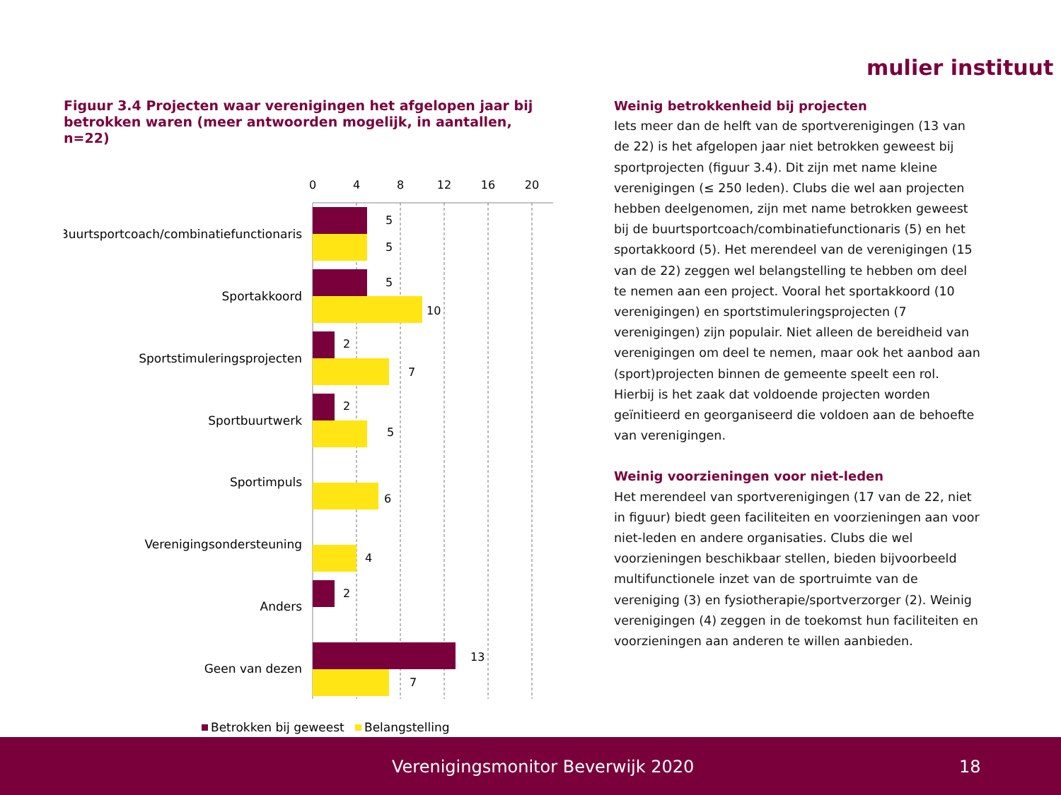mulier instituut
Figuur 3.4 Projecten waar verenigingen het afgelopen jaar bij betrokken waren (meer antwoorden mogelijk, in aantallen, n=22)
0
4
8
12
16
20
Buurtsportcoach/combinatiefunctionaris
Sportakkoord
Sportstimuleringsprojecten
Sportbuurtwerk
Sportimpuls
Verenigingsondersteuning
Anders
Geen van dezen
5
5
5
10
2
7
2
5
6
4
2
13
7
Betrokken bij geweest
Belangstelling
Weinig betrokkenheid bij projecten
Iets meer dan de helft van de sportverenigingen (13 van de 22) is het afgelopen jaar niet betrokken geweest bij sportprojecten (figuur 3.4). Dit zijn met name kleine verenigingen (≤ 250 leden). Clubs die wel aan projecten hebben deelgenomen, zijn met name betrokken geweest bij de buurtsportcoach/combinatiefunctionaris (5) en het sportakkoord (5). Het merendeel van de verenigingen (15 van de 22) zeggen wel belangstelling te hebben om deel te nemen aan een project. Vooral het sportakkoord (10 verenigingen) en sportstimuleringsprojecten (7 verenigingen) zijn populair. Niet alleen de bereidheid van verenigingen om deel te nemen, maar ook het aanbod aan (sport)projecten binnen de gemeente speelt een rol. Hierbij is het zaak dat voldoende projecten worden geïnitieerd en georganiseerd die voldoen aan de behoefte van verenigingen.
Weinig voorzieningen voor niet-leden
Het merendeel van sportverenigingen (17 van de 22, niet in figuur) biedt geen faciliteiten en voorzieningen aan voor niet-leden en andere organisaties. Clubs die wel voorzieningen beschikbaar stellen, bieden bijvoorbeeld multifunctionele inzet van de sportruimte van de vereniging (3) en fysiotherapie/sportverzorger (2). Weinig verenigingen (4) zeggen in de toekomst hun faciliteiten en voorzieningen aan anderen te willen aanbieden.
Verenigingsmonitor Beverwijk 2020 18